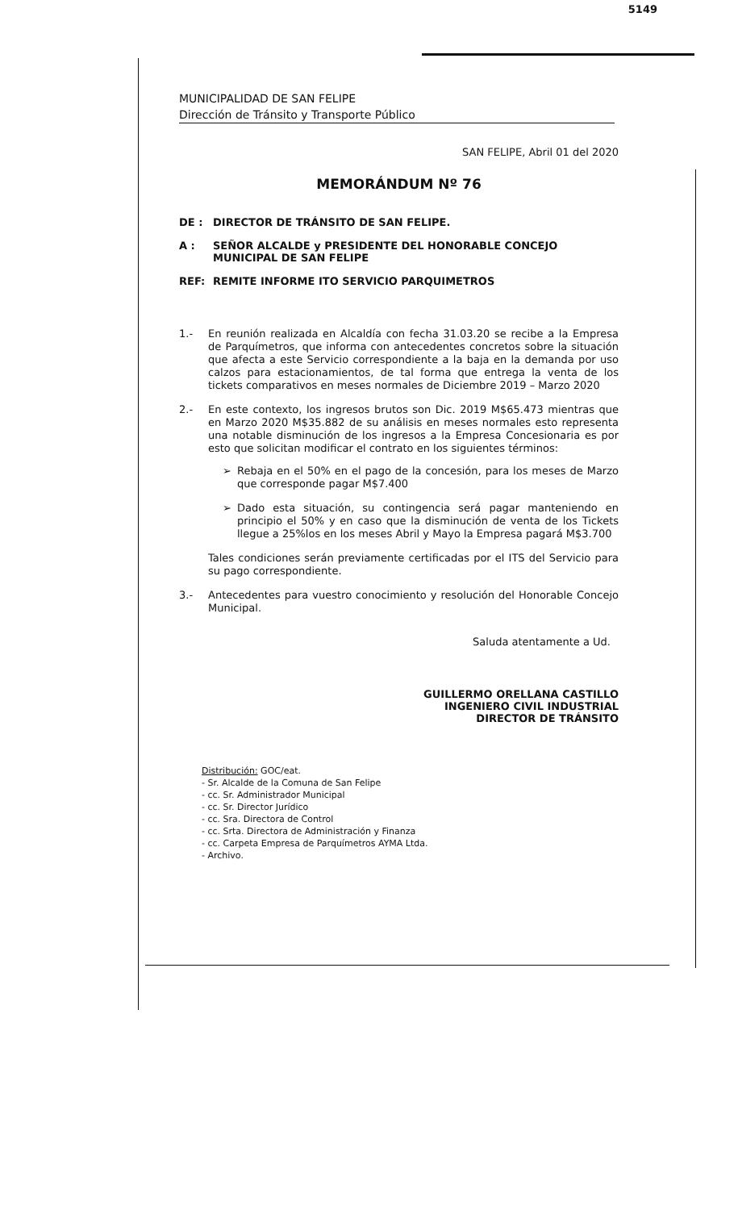5149
MUNICIPALIDAD DE SAN FELIPE
Dirección de Tránsito y Transporte Público
SAN FELIPE, Abril 01 del 2020
MEMORÁNDUM Nº 76
DE : DIRECTOR DE TRÁNSITO DE SAN FELIPE.
A : SEÑOR ALCALDE y PRESIDENTE DEL HONORABLE CONCEJO MUNICIPAL DE SAN FELIPE
REF: REMITE INFORME ITO SERVICIO PARQUIMETROS
1.- En reunión realizada en Alcaldía con fecha 31.03.20 se recibe a la Empresa de Parquímetros, que informa con antecedentes concretos sobre la situación que afecta a este Servicio correspondiente a la baja en la demanda por uso calzos para estacionamientos, de tal forma que entrega la venta de los tickets comparativos en meses normales de Diciembre 2019 – Marzo 2020
2.- En este contexto, los ingresos brutos son Dic. 2019 M$65.473 mientras que en Marzo 2020 M$35.882 de su análisis en meses normales esto representa una notable disminución de los ingresos a la Empresa Concesionaria es por esto que solicitan modificar el contrato en los siguientes términos:
➢ Rebaja en el 50% en el pago de la concesión, para los meses de Marzo que corresponde pagar M$7.400
➢ Dado esta situación, su contingencia será pagar manteniendo en principio el 50% y en caso que la disminución de venta de los Tickets llegue a 25%los en los meses Abril y Mayo la Empresa pagará M$3.700
Tales condiciones serán previamente certificadas por el ITS del Servicio para su pago correspondiente.
3.- Antecedentes para vuestro conocimiento y resolución del Honorable Concejo Municipal.
Saluda atentamente a Ud.
GUILLERMO ORELLANA CASTILLO
INGENIERO CIVIL INDUSTRIAL
DIRECTOR DE TRÁNSITO
Distribución: GOC/eat.
- Sr. Alcalde de la Comuna de San Felipe
- cc. Sr. Administrador Municipal
- cc. Sr. Director Jurídico
- cc. Sra. Directora de Control
- cc. Srta. Directora de Administración y Finanza
- cc. Carpeta Empresa de Parquímetros AYMA Ltda.
- Archivo.